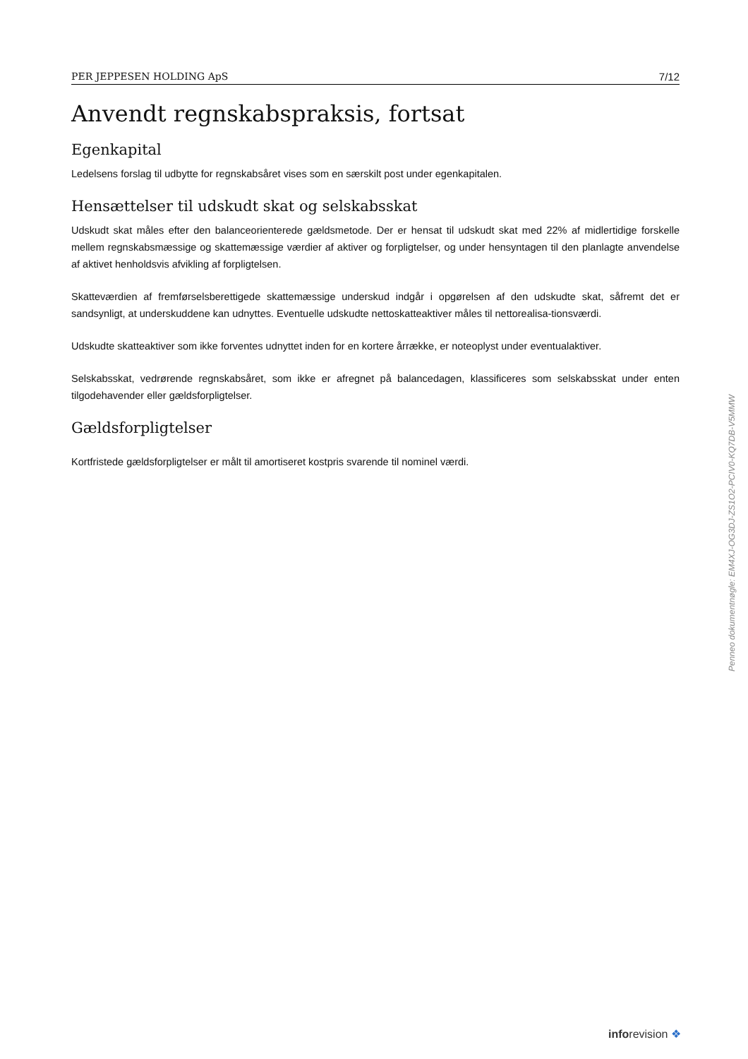PER JEPPESEN HOLDING ApS 7/12
Anvendt regnskabspraksis, fortsat
Egenkapital
Ledelsens forslag til udbytte for regnskabsåret vises som en særskilt post under egenkapitalen.
Hensættelser til udskudt skat og selskabsskat
Udskudt skat måles efter den balanceorienterede gældsmetode. Der er hensat til udskudt skat med 22% af midlertidige forskelle mellem regnskabsmæssige og skattemæssige værdier af aktiver og forpligtelser, og under hensyntagen til den planlagte anvendelse af aktivet henholdsvis afvikling af forpligtelsen.
Skatteværdien af fremførselsberettigede skattemæssige underskud indgår i opgørelsen af den udskudte skat, såfremt det er sandsynligt, at underskuddene kan udnyttes. Eventuelle udskudte nettoskatteaktiver måles til nettorealisa-tionsværdi.
Udskudte skatteaktiver som ikke forventes udnyttet inden for en kortere årrække, er noteoplyst under eventualaktiver.
Selskabsskat, vedrørende regnskabsåret, som ikke er afregnet på balancedagen, klassificeres som selskabsskat under enten tilgodehavender eller gældsforpligtelser.
Gældsforpligtelser
Kortfristede gældsforpligtelser er målt til amortiseret kostpris svarende til nominel værdi.
Penneo dokumentnøgle: EM4XJ-OG3DJ-ZS1O2-PCIV0-KQ7DB-V5MMW
inforevision ❖